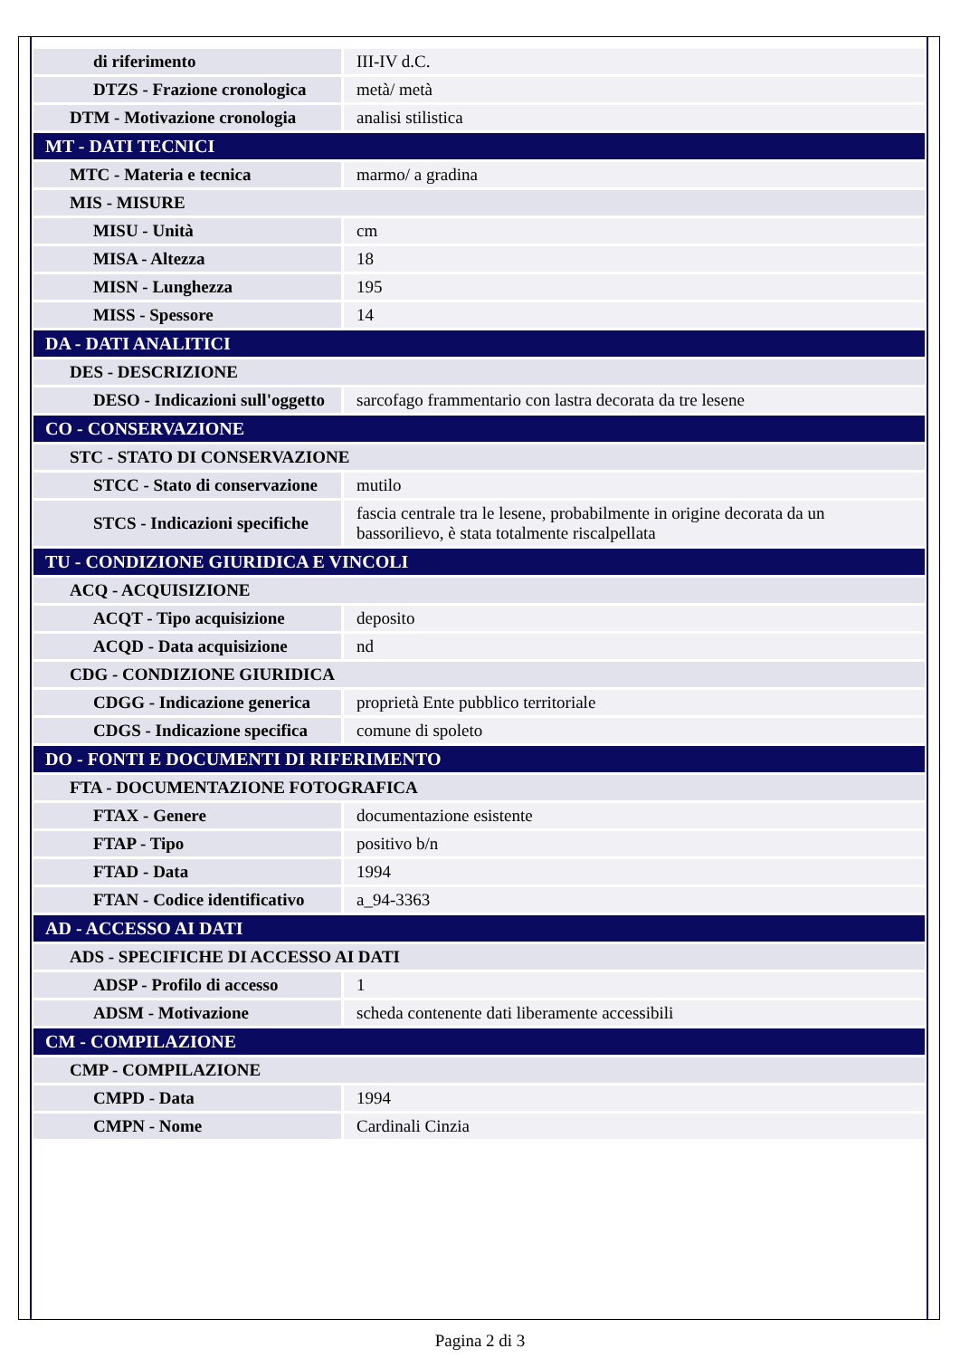| di riferimento | III-IV d.C. |
| DTZS - Frazione cronologica | metà/ metà |
| DTM - Motivazione cronologia | analisi stilistica |
| MT - DATI TECNICI | |
| MTC - Materia e tecnica | marmo/ a gradina |
| MIS - MISURE | |
| MISU - Unità | cm |
| MISA - Altezza | 18 |
| MISN - Lunghezza | 195 |
| MISS - Spessore | 14 |
| DA - DATI ANALITICI | |
| DES - DESCRIZIONE | |
| DESO - Indicazioni sull'oggetto | sarcofago frammentario con lastra decorata da tre lesene |
| CO - CONSERVAZIONE | |
| STC - STATO DI CONSERVAZIONE | |
| STCC - Stato di conservazione | mutilo |
| STCS - Indicazioni specifiche | fascia centrale tra le lesene, probabilmente in origine decorata da un bassorilievo, è stata totalmente riscalpellata |
| TU - CONDIZIONE GIURIDICA E VINCOLI | |
| ACQ - ACQUISIZIONE | |
| ACQT - Tipo acquisizione | deposito |
| ACQD - Data acquisizione | nd |
| CDG - CONDIZIONE GIURIDICA | |
| CDGG - Indicazione generica | proprietà Ente pubblico territoriale |
| CDGS - Indicazione specifica | comune di spoleto |
| DO - FONTI E DOCUMENTI DI RIFERIMENTO | |
| FTA - DOCUMENTAZIONE FOTOGRAFICA | |
| FTAX - Genere | documentazione esistente |
| FTAP - Tipo | positivo b/n |
| FTAD - Data | 1994 |
| FTAN - Codice identificativo | a_94-3363 |
| AD - ACCESSO AI DATI | |
| ADS - SPECIFICHE DI ACCESSO AI DATI | |
| ADSP - Profilo di accesso | 1 |
| ADSM - Motivazione | scheda contenente dati liberamente accessibili |
| CM - COMPILAZIONE | |
| CMP - COMPILAZIONE | |
| CMPD - Data | 1994 |
| CMPN - Nome | Cardinali Cinzia |
Pagina 2 di 3